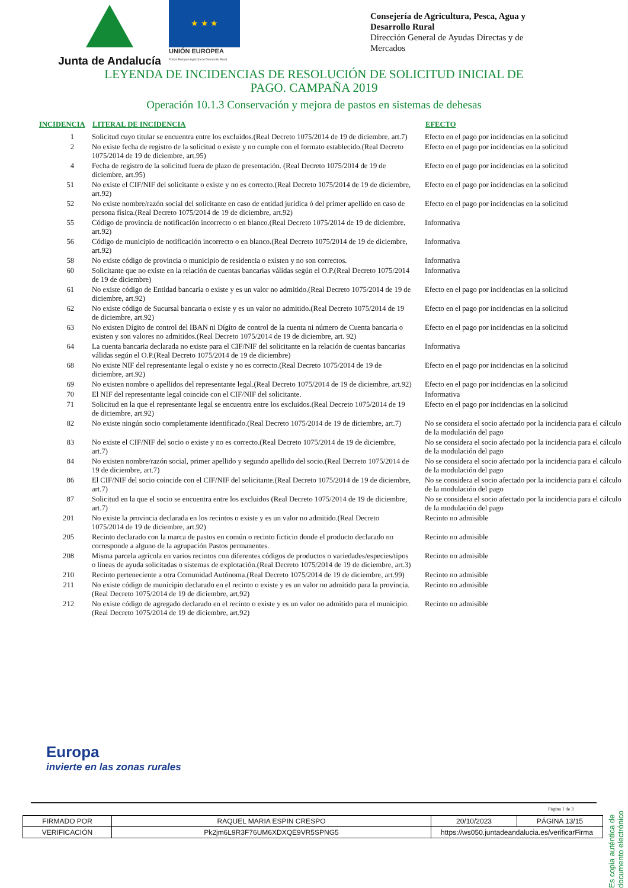Junta de Andalucía
★ ★ ★
UNIÓN EUROPEA
Fondo Europeo Agrícola de Desarrollo Rural
Consejería de Agricultura, Pesca, Agua y Desarrollo Rural
Dirección General de Ayudas Directas y de Mercados
LEYENDA DE INCIDENCIAS DE RESOLUCIÓN DE SOLICITUD INICIAL DE
PAGO. CAMPAÑA 2019
Operación 10.1.3 Conservación y mejora de pastos en sistemas de dehesas
| INCIDENCIA | LITERAL DE INCIDENCIA | EFECTO |
| --- | --- | --- |
| 1 | Solicitud cuyo titular se encuentra entre los excluidos.(Real Decreto 1075/2014 de 19 de diciembre, art.7) | Efecto en el pago por incidencias en la solicitud |
| 2 | No existe fecha de registro de la solicitud o existe y no cumple con el formato establecido.(Real Decreto 1075/2014 de 19 de diciembre, art.95) | Efecto en el pago por incidencias en la solicitud |
| 4 | Fecha de registro de la solicitud fuera de plazo de presentación. (Real Decreto 1075/2014 de 19 de diciembre, art.95) | Efecto en el pago por incidencias en la solicitud |
| 51 | No existe el CIF/NIF del solicitante o existe y no es correcto.(Real Decreto 1075/2014 de 19 de diciembre, art.92) | Efecto en el pago por incidencias en la solicitud |
| 52 | No existe nombre/razón social del solicitante en caso de entidad jurídica ó del primer apellido en caso de persona física.(Real Decreto 1075/2014 de 19 de diciembre, art.92) | Efecto en el pago por incidencias en la solicitud |
| 55 | Código de provincia de notificación incorrecto o en blanco.(Real Decreto 1075/2014 de 19 de diciembre, art.92) | Informativa |
| 56 | Código de municipio de notificación incorrecto o en blanco.(Real Decreto 1075/2014 de 19 de diciembre, art.92) | Informativa |
| 58 | No existe código de provincia o municipio de residencia o existen y no son correctos. | Informativa |
| 60 | Solicitante que no existe en la relación de cuentas bancarias válidas según el O.P.(Real Decreto 1075/2014 de 19 de diciembre) | Informativa |
| 61 | No existe código de Entidad bancaria o existe y es un valor no admitido.(Real Decreto 1075/2014 de 19 de diciembre, art.92) | Efecto en el pago por incidencias en la solicitud |
| 62 | No existe código de Sucursal bancaria o existe y es un valor no admitido.(Real Decreto 1075/2014 de 19 de diciembre, art.92) | Efecto en el pago por incidencias en la solicitud |
| 63 | No existen Dígito de control del IBAN ni Dígito de control de la cuenta ni número de Cuenta bancaria o existen y son valores no admitidos.(Real Decreto 1075/2014 de 19 de diciembre, art. 92) | Efecto en el pago por incidencias en la solicitud |
| 64 | La cuenta bancaria declarada no existe para el CIF/NIF del solicitante en la relación de cuentas bancarias válidas según el O.P.(Real Decreto 1075/2014 de 19 de diciembre) | Informativa |
| 68 | No existe NIF del representante legal o existe y no es correcto.(Real Decreto 1075/2014 de 19 de diciembre, art.92) | Efecto en el pago por incidencias en la solicitud |
| 69 | No existen nombre o apellidos del representante legal.(Real Decreto 1075/2014 de 19 de diciembre, art.92) | Efecto en el pago por incidencias en la solicitud |
| 70 | El NIF del representante legal coincide con el CIF/NIF del solicitante. | Informativa |
| 71 | Solicitud en la que el representante legal se encuentra entre los excluidos.(Real Decreto 1075/2014 de 19 de diciembre, art.92) | Efecto en el pago por incidencias en la solicitud |
| 82 | No existe ningún socio completamente identificado.(Real Decreto 1075/2014 de 19 de diciembre, art.7) | No se considera el socio afectado por la incidencia para el cálculo de la modulación del pago |
| 83 | No existe el CIF/NIF del socio o existe y no es correcto.(Real Decreto 1075/2014 de 19 de diciembre, art.7) | No se considera el socio afectado por la incidencia para el cálculo de la modulación del pago |
| 84 | No existen nombre/razón social, primer apellido y segundo apellido del socio.(Real Decreto 1075/2014 de 19 de diciembre, art.7) | No se considera el socio afectado por la incidencia para el cálculo de la modulación del pago |
| 86 | El CIF/NIF del socio coincide con el CIF/NIF del solicitante.(Real Decreto 1075/2014 de 19 de diciembre, art.7) | No se considera el socio afectado por la incidencia para el cálculo de la modulación del pago |
| 87 | Solicitud en la que el socio se encuentra entre los excluidos (Real Decreto 1075/2014 de 19 de diciembre, art.7) | No se considera el socio afectado por la incidencia para el cálculo de la modulación del pago |
| 201 | No existe la provincia declarada en los recintos o existe y es un valor no admitido.(Real Decreto 1075/2014 de 19 de diciembre, art.92) | Recinto no admisible |
| 205 | Recinto declarado con la marca de pastos en común o recinto ficticio donde el producto declarado no corresponde a alguno de la agrupación Pastos permanentes. | Recinto no admisible |
| 208 | Misma parcela agrícola en varios recintos con diferentes códigos de productos o variedades/especies/tipos o líneas de ayuda solicitadas o sistemas de explotación.(Real Decreto 1075/2014 de 19 de diciembre, art.3) | Recinto no admisible |
| 210 | Recinto perteneciente a otra Comunidad Autónoma.(Real Decreto 1075/2014 de 19 de diciembre, art.99) | Recinto no admisible |
| 211 | No existe código de municipio declarado en el recinto o existe y es un valor no admitido para la provincia.(Real Decreto 1075/2014 de 19 de diciembre, art.92) | Recinto no admisible |
| 212 | No existe código de agregado declarado en el recinto o existe y es un valor no admitido para el municipio.(Real Decreto 1075/2014 de 19 de diciembre, art.92) | Recinto no admisible |
Europa
invierte en las zonas rurales
Página 1 de 3
Es copia auténtica de documento electrónico
| FIRMADO POR | RAQUEL MARIA ESPIN CRESPO | | 20/10/2023 | PÁGINA 13/15 |
| VERIFICACIÓN | Pk2jm6L9R3F76UM6XDXQE9VR5SPNG5 | https://ws050.juntadeandalucia.es/verificarFirma | | |